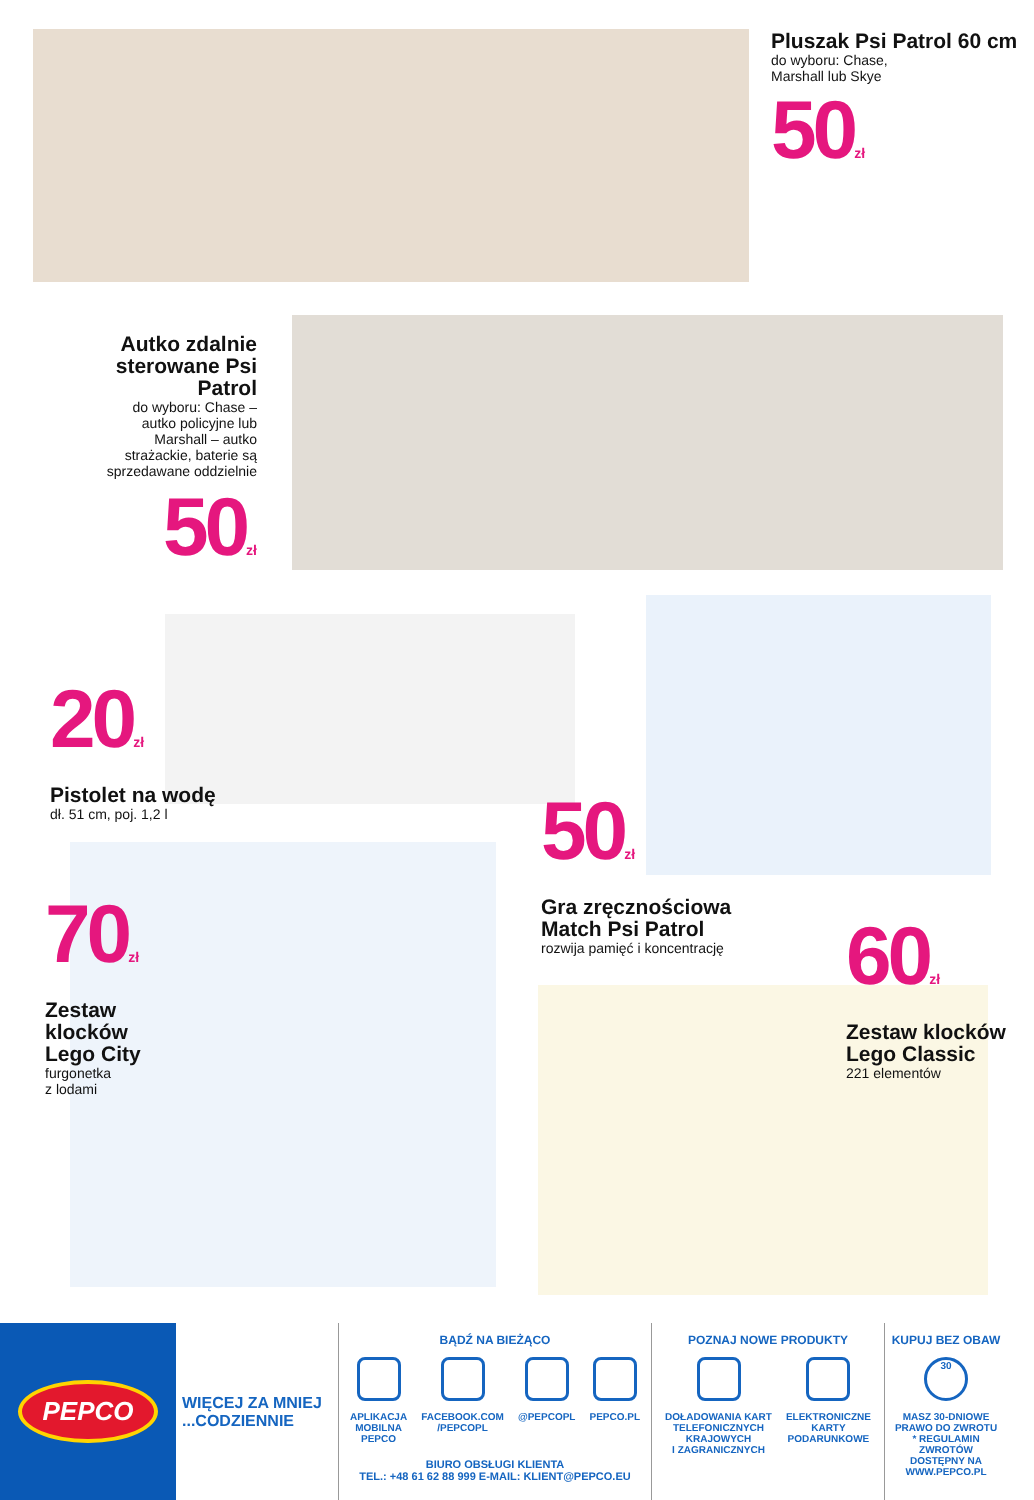Pluszak Psi Patrol 60 cm
do wyboru: Chase,
Marshall lub Skye
50<sub>zł</sub>
Autko zdalnie sterowane Psi Patrol
do wyboru: Chase – autko policyjne lub Marshall – autko strażackie, baterie są sprzedawane oddzielnie
50<sub>zł</sub>
20<sub>zł</sub>
Pistolet na wodę
dł. 51 cm, poj. 1,2 l
50<sub>zł</sub>
Gra zręcznościowa Match Psi Patrol
rozwija pamięć i koncentrację
70<sub>zł</sub>
Zestaw klocków Lego City
furgonetka
z lodami
60<sub>zł</sub>
Zestaw klocków Lego Classic
221 elementów
PEPCO
WIĘCEJ ZA MNIEJ
...CODZIENNIE
BĄDŹ NA BIEŻĄCO
APLIKACJA
MOBILNA
PEPCO
FACEBOOK.COM
/PEPCOPL
@PEPCOPL PEPCO.PL
BIURO OBSŁUGI KLIENTA
TEL.: +48 61 62 88 999 E-MAIL: KLIENT@PEPCO.EU
POZNAJ NOWE PRODUKTY
DOŁADOWANIA KART
TELEFONICZNYCH
KRAJOWYCH
I ZAGRANICZNYCH
ELEKTRONICZNE
KARTY
PODARUNKOWE
KUPUJ BEZ OBAW
30
MASZ 30-DNIOWE PRAWO DO ZWROTU
* REGULAMIN ZWROTÓW DOSTĘPNY NA WWW.PEPCO.PL